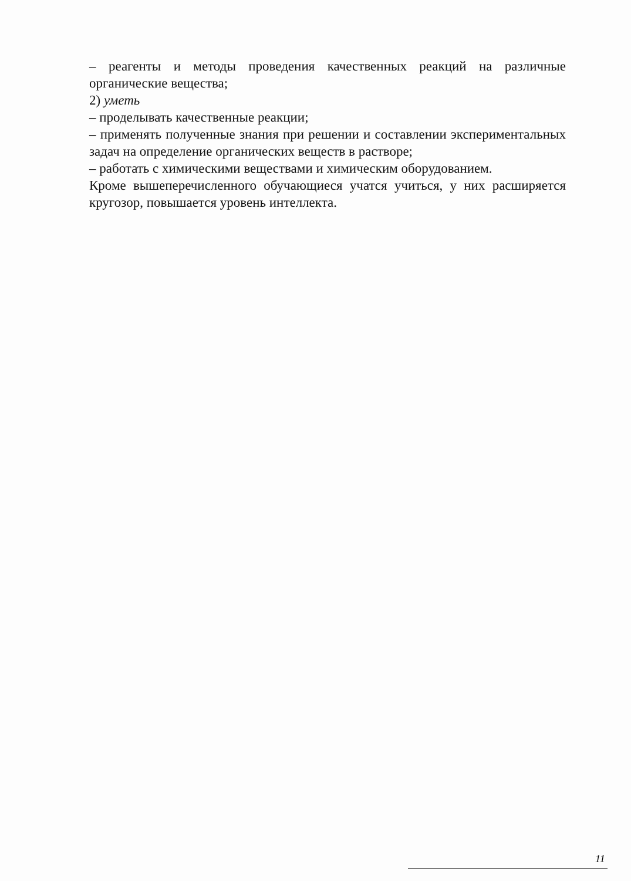– реагенты и методы проведения качественных реакций на различные органические вещества;
2) уметь
– проделывать качественные реакции;
– применять полученные знания при решении и составлении экспериментальных задач на определение органических веществ в растворе;
– работать с химическими веществами и химическим оборудованием.
Кроме вышеперечисленного обучающиеся учатся учиться, у них расширяется кругозор, повышается уровень интеллекта.
11